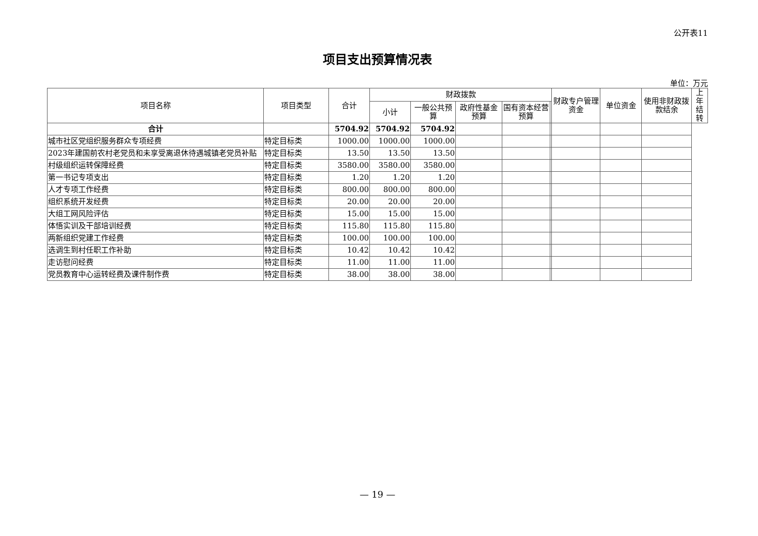公开表11
项目支出预算情况表
单位：万元
| 项目名称 | 项目类型 | 合计 | 财政拨款 | | | | | 财政专户管理资金 | 单位资金 | 使用非财政拨款结余 | 上年结转 |
| --- | --- | --- | --- | --- | --- | --- | --- | --- | --- | --- | --- |
| | | | 小计 | 一般公共预算 | 政府性基金预算 | 国有资本经营预算 | | | | | |
| 合计 | | 5704.92 | 5704.92 | 5704.92 | | | | | | | |
| 城市社区党组织服务群众专项经费 | 特定目标类 | 1000.00 | 1000.00 | 1000.00 | | | | | | | |
| 2023年建国前农村老党员和未享受离退休待遇城镇老党员补贴 | 特定目标类 | 13.50 | 13.50 | 13.50 | | | | | | | |
| 村级组织运转保障经费 | 特定目标类 | 3580.00 | 3580.00 | 3580.00 | | | | | | | |
| 第一书记专项支出 | 特定目标类 | 1.20 | 1.20 | 1.20 | | | | | | | |
| 人才专项工作经费 | 特定目标类 | 800.00 | 800.00 | 800.00 | | | | | | | |
| 组织系统开发经费 | 特定目标类 | 20.00 | 20.00 | 20.00 | | | | | | | |
| 大组工网风险评估 | 特定目标类 | 15.00 | 15.00 | 15.00 | | | | | | | |
| 体悟实训及干部培训经费 | 特定目标类 | 115.80 | 115.80 | 115.80 | | | | | | | |
| 两新组织党建工作经费 | 特定目标类 | 100.00 | 100.00 | 100.00 | | | | | | | |
| 选调生到村任职工作补助 | 特定目标类 | 10.42 | 10.42 | 10.42 | | | | | | | |
| 走访慰问经费 | 特定目标类 | 11.00 | 11.00 | 11.00 | | | | | | | |
| 党员教育中心运转经费及课件制作费 | 特定目标类 | 38.00 | 38.00 | 38.00 | | | | | | | |
— 19 —